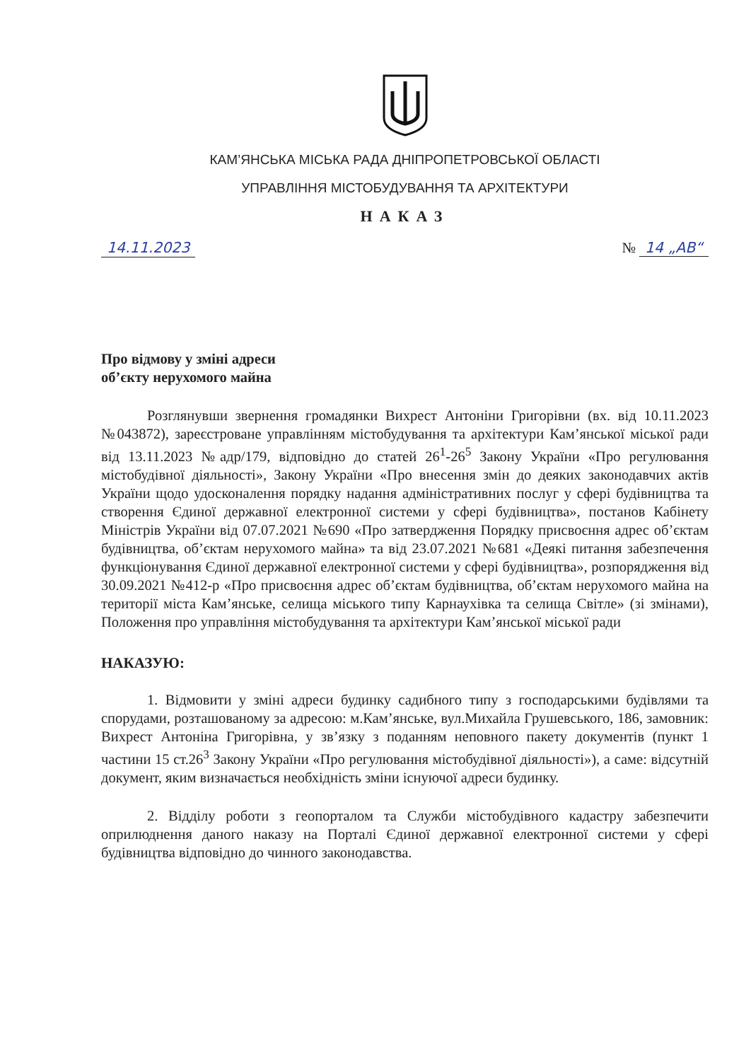КАМ’ЯНСЬКА МІСЬКА РАДА ДНІПРОПЕТРОВСЬКОЇ ОБЛАСТІ
УПРАВЛІННЯ МІСТОБУДУВАННЯ ТА АРХІТЕКТУРИ
НАКАЗ
14.11.2023 № 14 „АВ“
Про відмову у зміні адреси
об’єкту нерухомого майна
Розглянувши звернення громадянки Вихрест Антоніни Григорівни (вх. від 10.11.2023 №043872), зареєстроване управлінням містобудування та архітектури Кам’янської міської ради від 13.11.2023 №адр/179, відповідно до статей 26<sup>1</sup>-26<sup>5</sup> Закону України «Про регулювання містобудівної діяльності», Закону України «Про внесення змін до деяких законодавчих актів України щодо удосконалення порядку надання адміністративних послуг у сфері будівництва та створення Єдиної державної електронної системи у сфері будівництва», постанов Кабінету Міністрів України від 07.07.2021 №690 «Про затвердження Порядку присвоєння адрес об’єктам будівництва, об’єктам нерухомого майна» та від 23.07.2021 №681 «Деякі питання забезпечення функціонування Єдиної державної електронної системи у сфері будівництва», розпорядження від 30.09.2021 №412-р «Про присвоєння адрес об’єктам будівництва, об’єктам нерухомого майна на території міста Кам’янське, селища міського типу Карнаухівка та селища Світле» (зі змінами), Положення про управління містобудування та архітектури Кам’янської міської ради
НАКАЗУЮ:
1. Відмовити у зміні адреси будинку садибного типу з господарськими будівлями та спорудами, розташованому за адресою: м.Кам’янське, вул.Михайла Грушевського, 186, замовник: Вихрест Антоніна Григорівна, у зв’язку з поданням неповного пакету документів (пункт 1 частини 15 ст.26<sup>3</sup> Закону України «Про регулювання містобудівної діяльності»), а саме: відсутній документ, яким визначається необхідність зміни існуючої адреси будинку.
2. Відділу роботи з геопорталом та Служби містобудівного кадастру забезпечити оприлюднення даного наказу на Порталі Єдиної державної електронної системи у сфері будівництва відповідно до чинного законодавства.